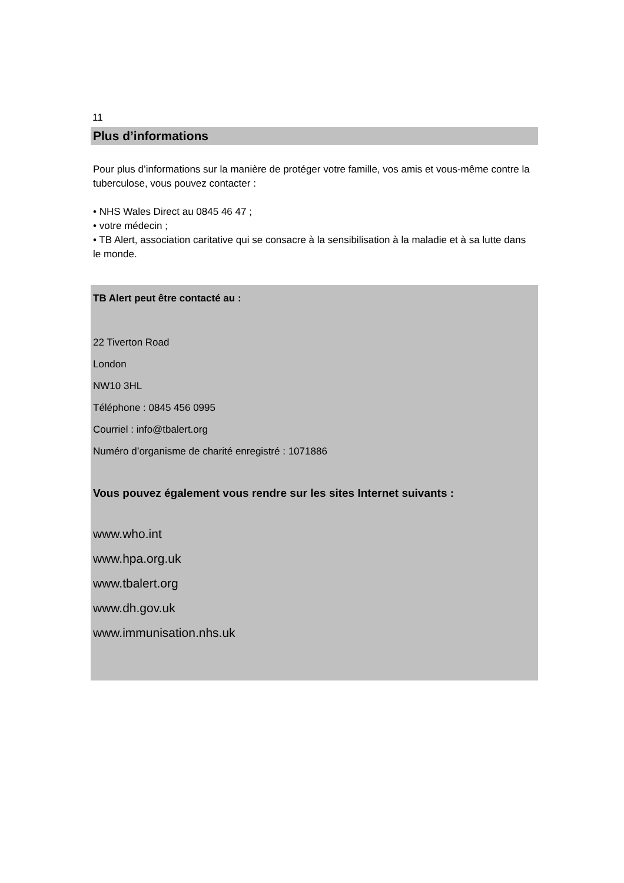11
Plus d’informations
Pour plus d’informations sur la manière de protéger votre famille, vos amis et vous-même contre la tuberculose, vous pouvez contacter :
• NHS Wales Direct au 0845 46 47 ;
• votre médecin ;
• TB Alert, association caritative qui se consacre à la sensibilisation à la maladie et à sa lutte dans le monde.
TB Alert peut être contacté au :
22 Tiverton Road
London
NW10 3HL
Téléphone : 0845 456 0995
Courriel : info@tbalert.org
Numéro d’organisme de charité enregistré : 1071886
Vous pouvez également vous rendre sur les sites Internet suivants :
www.who.int
www.hpa.org.uk
www.tbalert.org
www.dh.gov.uk
www.immunisation.nhs.uk